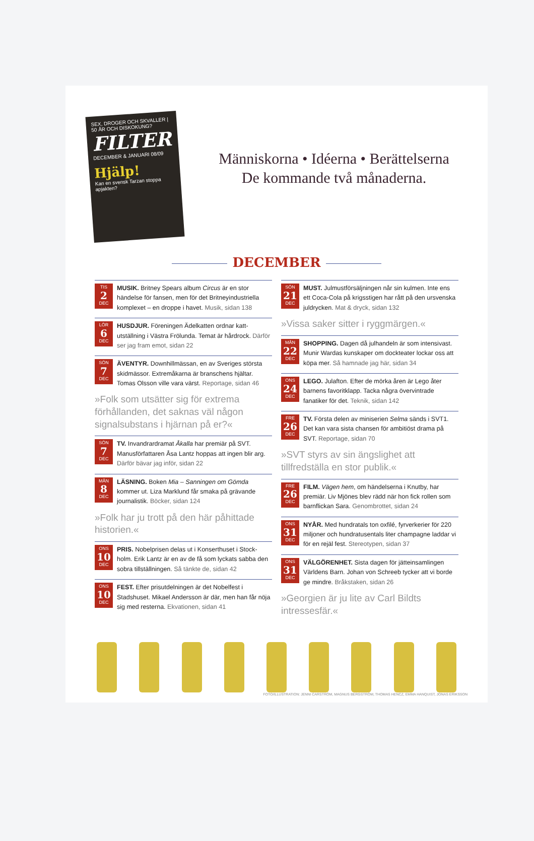SEX, DROGER OCH SKVALLER | 50 ÅR OCH DISKOKUNG?
FILTER
DECEMBER & JANUARI 08/09
Hjälp!
Kan en svensk Tarzan stoppa apjakten?
Människorna • Idéerna • Berättelserna
De kommande två månaderna.
DECEMBER
TIS
2
DEC
MUSIK. Britney Spears album Circus är en stor händelse för fansen, men för det Britneyindustriella komplexet – en droppe i havet. Musik, sidan 138
LÖR
6
DEC
HUSDJUR. Föreningen Ädelkatten ordnar katt-utställning i Västra Frölunda. Temat är hårdrock. Därför ser jag fram emot, sidan 22
SÖN
7
DEC
ÄVENTYR. Downhillmässan, en av Sveriges största skidmässor. Extremåkarna är branschens hjältar. Tomas Olsson ville vara värst. Reportage, sidan 46
»Folk som utsätter sig för extrema förhållanden, det saknas väl någon signalsubstans i hjärnan på er?«
SÖN
7
DEC
TV. Invandrardramat Åkalla har premiär på SVT. Manusförfattaren Åsa Lantz hoppas att ingen blir arg. Därför bävar jag inför, sidan 22
MÅN
8
DEC
LÄSNING. Boken Mia – Sanningen om Gömda kommer ut. Liza Marklund får smaka på grävande journalistik. Böcker, sidan 124
»Folk har ju trott på den här påhittade historien.«
ONS
10
DEC
PRIS. Nobelprisen delas ut i Konserthuset i Stock-holm. Erik Lantz är en av de få som lyckats sabba den sobra tillställningen. Så tänkte de, sidan 42
ONS
10
DEC
FEST. Efter prisutdelningen är det Nobelfest i Stadshuset. Mikael Andersson är där, men han får nöja sig med resterna. Ekvationen, sidan 41
SÖN
21
DEC
MUST. Julmustförsäljningen når sin kulmen. Inte ens ett Coca-Cola på krigsstigen har rått på den ursvenska juldrycken. Mat & dryck, sidan 132
»Vissa saker sitter i ryggmärgen.«
MÅN
22
DEC
SHOPPING. Dagen då julhandeln är som intensivast. Munir Wardas kunskaper om dockteater lockar oss att köpa mer. Så hamnade jag här, sidan 34
ONS
24
DEC
LEGO. Julafton. Efter de mörka åren är Lego åter barnens favoritklapp. Tacka några övervintrade fanatiker för det. Teknik, sidan 142
FRE
26
DEC
TV. Första delen av miniserien Selma sänds i SVT1. Det kan vara sista chansen för ambitiöst drama på SVT. Reportage, sidan 70
»SVT styrs av sin ängslighet att tillfredställa en stor publik.«
FRE
26
DEC
FILM. Vägen hem, om händelserna i Knutby, har premiär. Liv Mjönes blev rädd när hon fick rollen som barnflickan Sara. Genombrottet, sidan 24
ONS
31
DEC
NYÅR. Med hundratals ton oxfilé, fyrverkerier för 220 miljoner och hundratusentals liter champagne laddar vi för en rejäl fest. Stereotypen, sidan 37
ONS
31
DEC
VÄLGÖRENHET. Sista dagen för jätteinsamlingen Världens Barn. Johan von Schreeb tycker att vi borde ge mindre. Bråkstaken, sidan 26
»Georgien är ju lite av Carl Bildts intressesfär.«
FOTO/ILLUSTRATION: JENNI CARSTRÖM, MAGNUS BERGSTRÖM, THOMAS HENCZ, EMMA HANQUIST, JONAS ERIKSSON